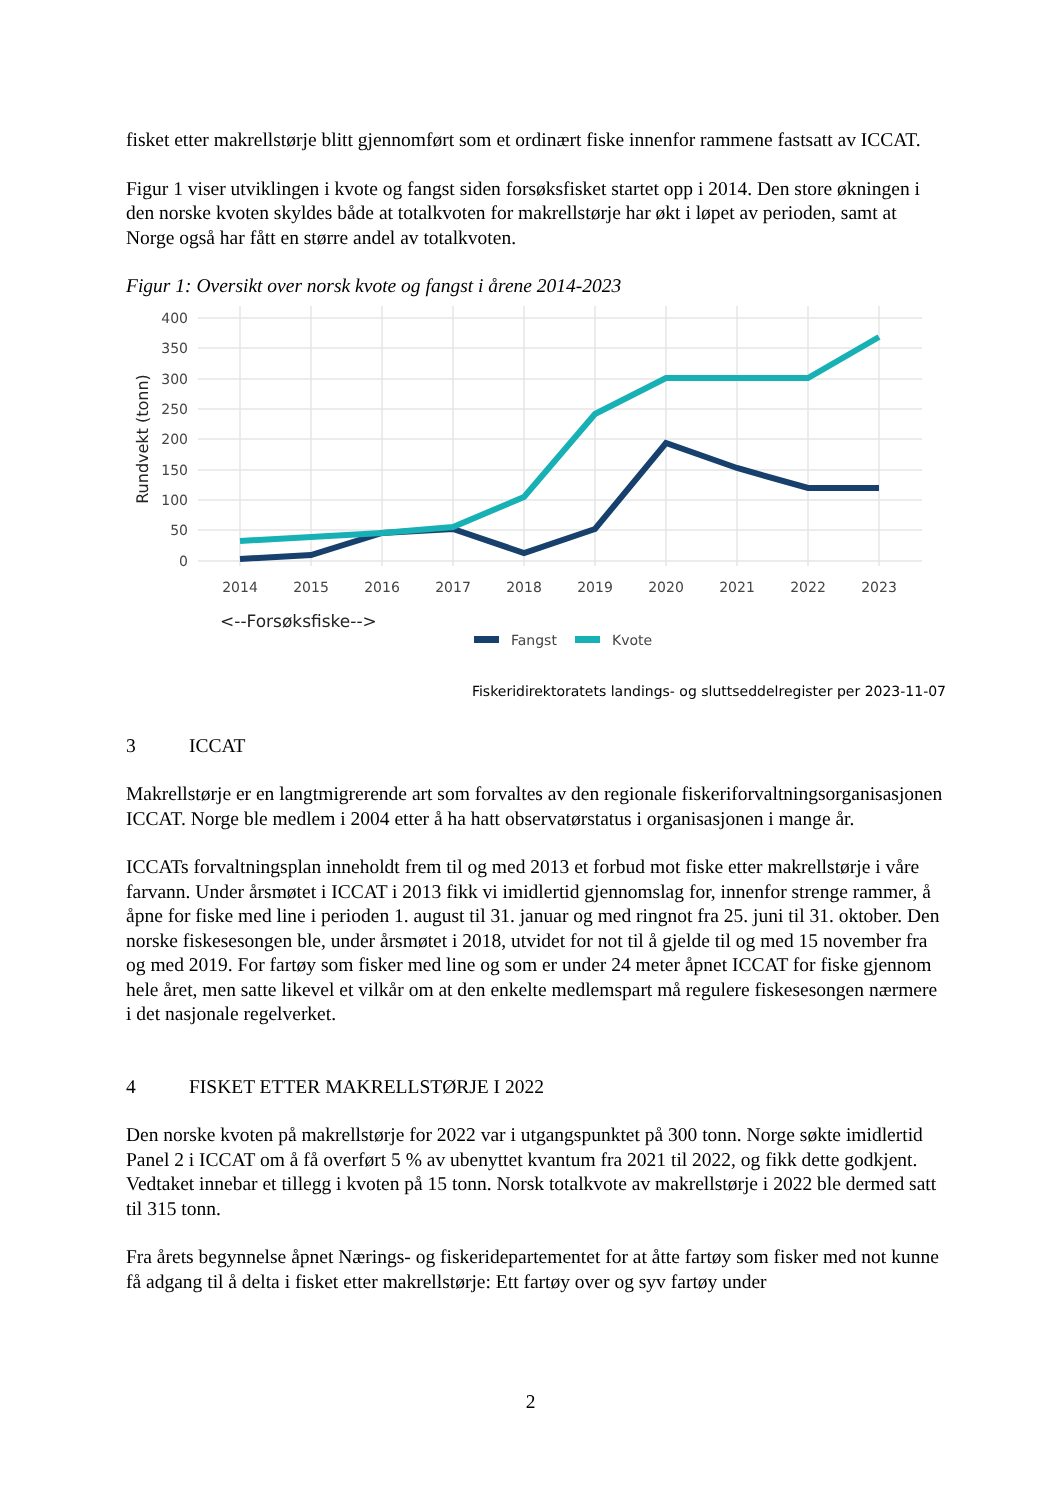fisket etter makrellstørje blitt gjennomført som et ordinært fiske innenfor rammene fastsatt av ICCAT.
Figur 1 viser utviklingen i kvote og fangst siden forsøksfisket startet opp i 2014. Den store økningen i den norske kvoten skyldes både at totalkvoten for makrellstørje har økt i løpet av perioden, samt at Norge også har fått en større andel av totalkvoten.
Figur 1: Oversikt over norsk kvote og fangst i årene 2014-2023
400
350
300
250
200
150
100
50
0
Rundvekt (tonn)
2014
2015
2016
2017
2018
2019
2020
2021
2022
2023
<--Forsøksfiske-->
Fangst
Kvote
Fiskeridirektoratets landings- og sluttseddelregister per 2023-11-07
3 ICCAT
Makrellstørje er en langtmigrerende art som forvaltes av den regionale fiskeriforvaltningsorganisasjonen ICCAT. Norge ble medlem i 2004 etter å ha hatt observatørstatus i organisasjonen i mange år.
ICCATs forvaltningsplan inneholdt frem til og med 2013 et forbud mot fiske etter makrellstørje i våre farvann. Under årsmøtet i ICCAT i 2013 fikk vi imidlertid gjennomslag for, innenfor strenge rammer, å åpne for fiske med line i perioden 1. august til 31. januar og med ringnot fra 25. juni til 31. oktober. Den norske fiskesesongen ble, under årsmøtet i 2018, utvidet for not til å gjelde til og med 15 november fra og med 2019. For fartøy som fisker med line og som er under 24 meter åpnet ICCAT for fiske gjennom hele året, men satte likevel et vilkår om at den enkelte medlemspart må regulere fiskesesongen nærmere i det nasjonale regelverket.
4 FISKET ETTER MAKRELLSTØRJE I 2022
Den norske kvoten på makrellstørje for 2022 var i utgangspunktet på 300 tonn. Norge søkte imidlertid Panel 2 i ICCAT om å få overført 5 % av ubenyttet kvantum fra 2021 til 2022, og fikk dette godkjent. Vedtaket innebar et tillegg i kvoten på 15 tonn. Norsk totalkvote av makrellstørje i 2022 ble dermed satt til 315 tonn.
Fra årets begynnelse åpnet Nærings- og fiskeridepartementet for at åtte fartøy som fisker med not kunne få adgang til å delta i fisket etter makrellstørje: Ett fartøy over og syv fartøy under
2